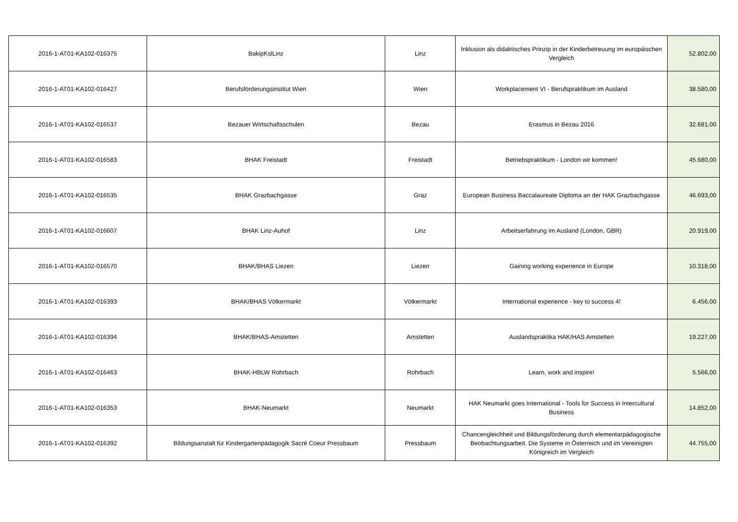| 2016-1-AT01-KA102-016375 | BakipKslLinz | Linz | Inklusion als didaktisches Prinzip in der Kinderbetreuung im europäischen Vergleich | 52.802,00 |
| 2016-1-AT01-KA102-016427 | Berufsförderungsinstitut Wien | Wien | Workplacement VI - Berufspraktikum im Ausland | 38.580,00 |
| 2016-1-AT01-KA102-016537 | Bezauer Wirtschaftsschulen | Bezau | Erasmus in Bezau 2016 | 32.681,00 |
| 2016-1-AT01-KA102-016583 | BHAK Freistadt | Freistadt | Betriebspraktikum - London wir kommen! | 45.680,00 |
| 2016-1-AT01-KA102-016535 | BHAK Grazbachgasse | Graz | European Business Baccalaureate Diploma an der HAK Grazbachgasse | 46.693,00 |
| 2016-1-AT01-KA102-016607 | BHAK Linz-Auhof | Linz | Arbeitserfahrung im Ausland (London, GBR) | 20.919,00 |
| 2016-1-AT01-KA102-016570 | BHAK/BHAS Liezen | Liezen | Gaining working experience in Europe | 10.318,00 |
| 2016-1-AT01-KA102-016393 | BHAK/BHAS Völkermarkt | Völkermarkt | International experience - key to success 4! | 6.456,00 |
| 2016-1-AT01-KA102-016394 | BHAK/BHAS-Amstetten | Amstetten | Auslandspraktika HAK/HAS Amstetten | 19.227,00 |
| 2016-1-AT01-KA102-016463 | BHAK-HBLW Rohrbach | Rohrbach | Learn, work and inspire! | 5.566,00 |
| 2016-1-AT01-KA102-016353 | BHAK-Neumarkt | Neumarkt | HAK Neumarkt goes International - Tools for Success in Intercultural Business | 14.852,00 |
| 2016-1-AT01-KA102-016392 | Bildungsanstalt für Kindergartenpädagogik Sacré Coeur Pressbaum | Pressbaum | Chancengleichheit und Bildungsförderung durch elementarpädagogische Beobachtungsarbeit. Die Systeme in Österreich und im Vereinigten Königreich im Vergleich | 44.755,00 |